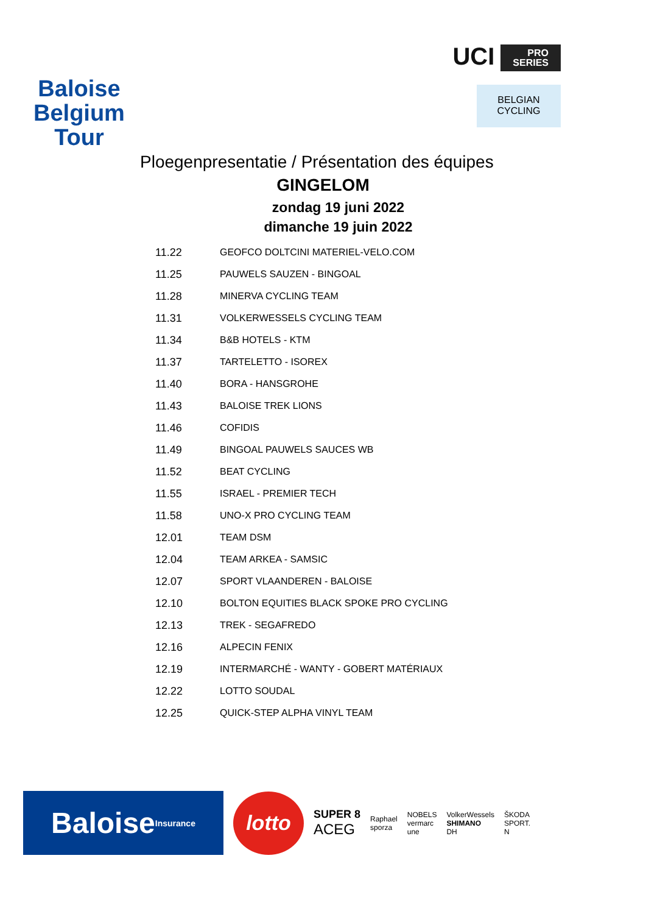Baloise
Belgium
Tour
UCI PRO
SERIES
BELGIAN
CYCLING
Ploegenpresentatie / Présentation des équipes
GINGELOM
zondag 19 juni 2022
dimanche 19 juin 2022
| 11.22 | GEOFCO DOLTCINI MATERIEL-VELO.COM |
| 11.25 | PAUWELS SAUZEN - BINGOAL |
| 11.28 | MINERVA CYCLING TEAM |
| 11.31 | VOLKERWESSELS CYCLING TEAM |
| 11.34 | B&B HOTELS - KTM |
| 11.37 | TARTELETTO - ISOREX |
| 11.40 | BORA - HANSGROHE |
| 11.43 | BALOISE TREK LIONS |
| 11.46 | COFIDIS |
| 11.49 | BINGOAL PAUWELS SAUCES WB |
| 11.52 | BEAT CYCLING |
| 11.55 | ISRAEL - PREMIER TECH |
| 11.58 | UNO-X PRO CYCLING TEAM |
| 12.01 | TEAM DSM |
| 12.04 | TEAM ARKEA - SAMSIC |
| 12.07 | SPORT VLAANDEREN - BALOISE |
| 12.10 | BOLTON EQUITIES BLACK SPOKE PRO CYCLING |
| 12.13 | TREK - SEGAFREDO |
| 12.16 | ALPECIN FENIX |
| 12.19 | INTERMARCHÉ - WANTY - GOBERT MATÉRIAUX |
| 12.22 | LOTTO SOUDAL |
| 12.25 | QUICK-STEP ALPHA VINYL TEAM |
Baloise Insurance
lotto
SUPER 8
ACEG
Raphael
sporza
NOBELS
vermarc
une
VolkerWessels
SHIMANO
DH
ŠKODA
SPORT.
N